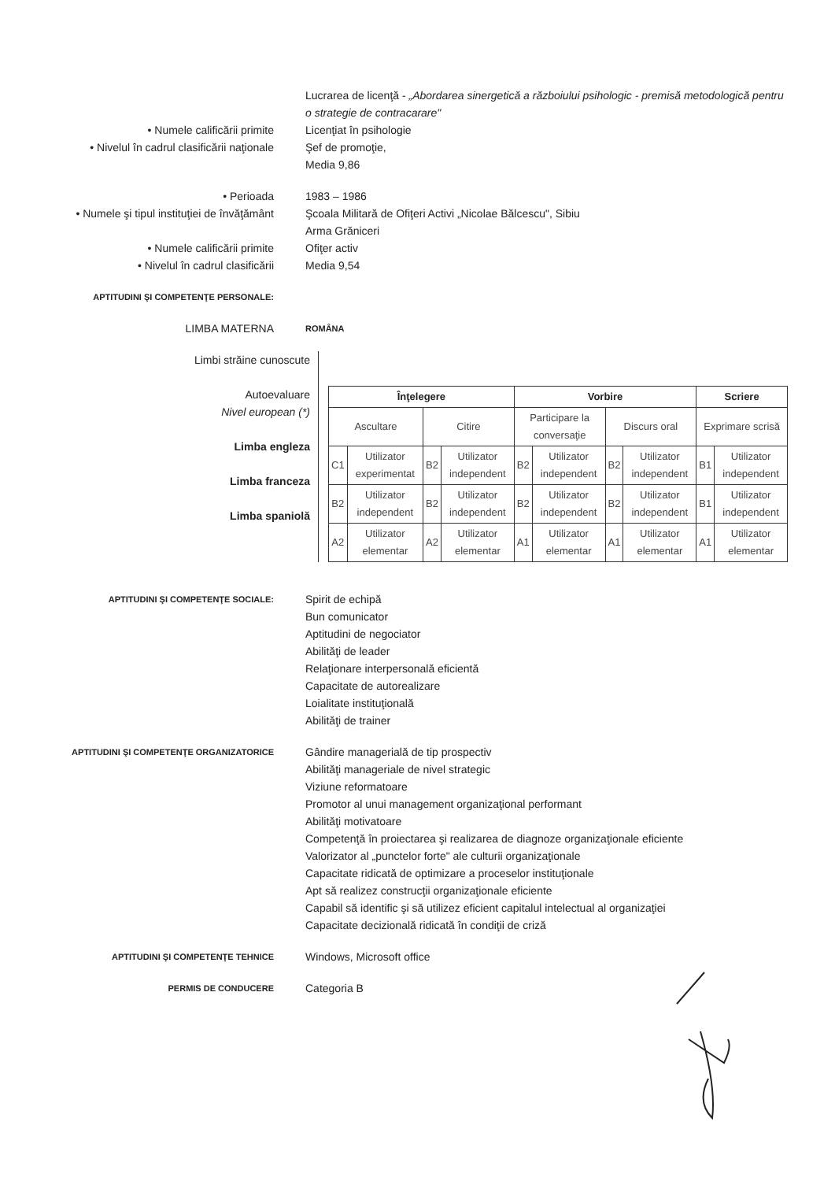Lucrarea de licenţă - „Abordarea sinergetică a războiului psihologic - premisă metodologică pentru o strategie de contracarare"
• Numele calificării primite Licenţiat în psihologie
• Nivelul în cadrul clasificării naţionale Şef de promoţie,
Media 9,86
• Perioada 1983 – 1986
• Numele şi tipul instituţiei de învăţământ Şcoala Militară de Ofiţeri Activi „Nicolae Bălcescu", Sibiu
Arma Grăniceri
• Numele calificării primite Ofiţer activ
• Nivelul în cadrul clasificării Media 9,54
APTITUDINI ŞI COMPETENŢE PERSONALE:
LIMBA MATERNA
ROMÂNA
Limbi străine cunoscute
Autoevaluare
Nivel european (*)
Limba engleza
Limba franceza
Limba spaniolă
| Înţelegere | | | | Vorbire | | | | Scriere | |
| --- | --- | --- | --- | --- | --- | --- | --- | --- | --- |
| Ascultare | | Citire | | Participare la conversaţie | | Discurs oral | | Exprimare scrisă | |
| C1 | Utilizator experimentat | B2 | Utilizator independent | B2 | Utilizator independent | B2 | Utilizator independent | B1 | Utilizator independent |
| B2 | Utilizator independent | B2 | Utilizator independent | B2 | Utilizator independent | B2 | Utilizator independent | B1 | Utilizator independent |
| A2 | Utilizator elementar | A2 | Utilizator elementar | A1 | Utilizator elementar | A1 | Utilizator elementar | A1 | Utilizator elementar |
APTITUDINI ŞI COMPETENŢE SOCIALE:
Spirit de echipă
Bun comunicator
Aptitudini de negociator
Abilităţi de leader
Relaţionare interpersonală eficientă
Capacitate de autorealizare
Loialitate instituţională
Abilităţi de trainer
APTITUDINI ŞI COMPETENŢE ORGANIZATORICE
Gândire managerială de tip prospectiv
Abilităţi manageriale de nivel strategic
Viziune reformatoare
Promotor al unui management organizaţional performant
Abilităţi motivatoare
Competenţă în proiectarea şi realizarea de diagnoze organizaţionale eficiente
Valorizator al „punctelor forte" ale culturii organizaţionale
Capacitate ridicată de optimizare a proceselor instituţionale
Apt să realizez construcţii organizaţionale eficiente
Capabil să identific şi să utilizez eficient capitalul intelectual al organizaţiei
Capacitate decizională ridicată în condiţii de criză
APTITUDINI ŞI COMPETENŢE TEHNICE
Windows, Microsoft office
PERMIS DE CONDUCERE
Categoria B